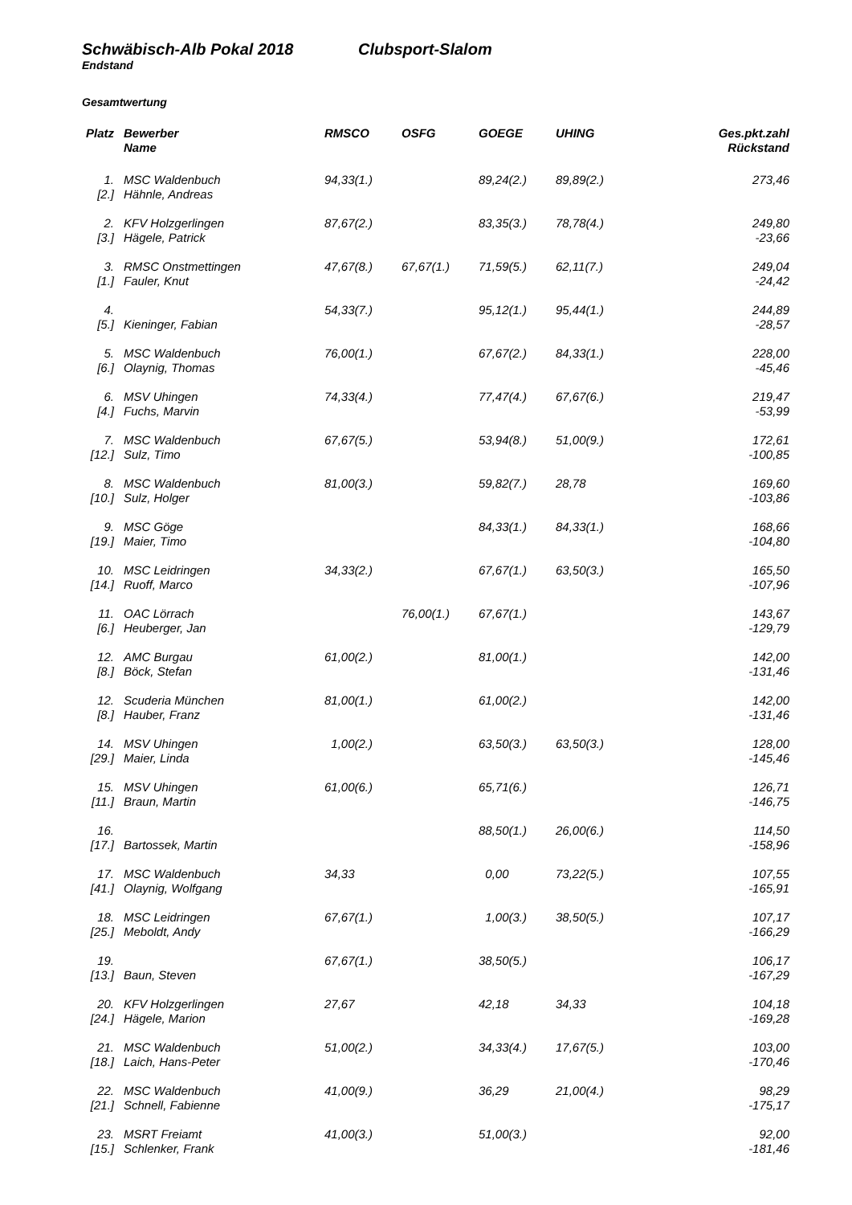Schwäbisch-Alb Pokal 2018 Clubsport-Slalom
Endstand
Gesamtwertung
| Platz | Bewerber | RMSCO | OSFG | GOEGE | UHING | Ges.pkt.zahl |
| --- | --- | --- | --- | --- | --- | --- |
| | Name | | | | | Rückstand |
| 1. | MSC Waldenbuch | 94,33(1.) | | 89,24(2.) | 89,89(2.) | 273,46 |
| [2.] | Hähnle, Andreas | | | | | |
| 2. | KFV Holzgerlingen | 87,67(2.) | | 83,35(3.) | 78,78(4.) | 249,80 |
| [3.] | Hägele, Patrick | | | | | -23,66 |
| 3. | RMSC Onstmettingen | 47,67(8.) | 67,67(1.) | 71,59(5.) | 62,11(7.) | 249,04 |
| [1.] | Fauler, Knut | | | | | -24,42 |
| 4. | | 54,33(7.) | | 95,12(1.) | 95,44(1.) | 244,89 |
| [5.] | Kieninger, Fabian | | | | | -28,57 |
| 5. | MSC Waldenbuch | 76,00(1.) | | 67,67(2.) | 84,33(1.) | 228,00 |
| [6.] | Olaynig, Thomas | | | | | -45,46 |
| 6. | MSV Uhingen | 74,33(4.) | | 77,47(4.) | 67,67(6.) | 219,47 |
| [4.] | Fuchs, Marvin | | | | | -53,99 |
| 7. | MSC Waldenbuch | 67,67(5.) | | 53,94(8.) | 51,00(9.) | 172,61 |
| [12.] | Sulz, Timo | | | | | -100,85 |
| 8. | MSC Waldenbuch | 81,00(3.) | | 59,82(7.) | 28,78 | 169,60 |
| [10.] | Sulz, Holger | | | | | -103,86 |
| 9. | MSC Göge | | | 84,33(1.) | 84,33(1.) | 168,66 |
| [19.] | Maier, Timo | | | | | -104,80 |
| 10. | MSC Leidringen | 34,33(2.) | | 67,67(1.) | 63,50(3.) | 165,50 |
| [14.] | Ruoff, Marco | | | | | -107,96 |
| 11. | OAC Lörrach | | 76,00(1.) | 67,67(1.) | | 143,67 |
| [6.] | Heuberger, Jan | | | | | -129,79 |
| 12. | AMC Burgau | 61,00(2.) | | 81,00(1.) | | 142,00 |
| [8.] | Böck, Stefan | | | | | -131,46 |
| 12. | Scuderia München | 81,00(1.) | | 61,00(2.) | | 142,00 |
| [8.] | Hauber, Franz | | | | | -131,46 |
| 14. | MSV Uhingen | 1,00(2.) | | 63,50(3.) | 63,50(3.) | 128,00 |
| [29.] | Maier, Linda | | | | | -145,46 |
| 15. | MSV Uhingen | 61,00(6.) | | 65,71(6.) | | 126,71 |
| [11.] | Braun, Martin | | | | | -146,75 |
| 16. | | | | 88,50(1.) | 26,00(6.) | 114,50 |
| [17.] | Bartossek, Martin | | | | | -158,96 |
| 17. | MSC Waldenbuch | 34,33 | | 0,00 | 73,22(5.) | 107,55 |
| [41.] | Olaynig, Wolfgang | | | | | -165,91 |
| 18. | MSC Leidringen | 67,67(1.) | | 1,00(3.) | 38,50(5.) | 107,17 |
| [25.] | Meboldt, Andy | | | | | -166,29 |
| 19. | | 67,67(1.) | | 38,50(5.) | | 106,17 |
| [13.] | Baun, Steven | | | | | -167,29 |
| 20. | KFV Holzgerlingen | 27,67 | | 42,18 | 34,33 | 104,18 |
| [24.] | Hägele, Marion | | | | | -169,28 |
| 21. | MSC Waldenbuch | 51,00(2.) | | 34,33(4.) | 17,67(5.) | 103,00 |
| [18.] | Laich, Hans-Peter | | | | | -170,46 |
| 22. | MSC Waldenbuch | 41,00(9.) | | 36,29 | 21,00(4.) | 98,29 |
| [21.] | Schnell, Fabienne | | | | | -175,17 |
| 23. | MSRT Freiamt | 41,00(3.) | | 51,00(3.) | | 92,00 |
| [15.] | Schlenker, Frank | | | | | -181,46 |